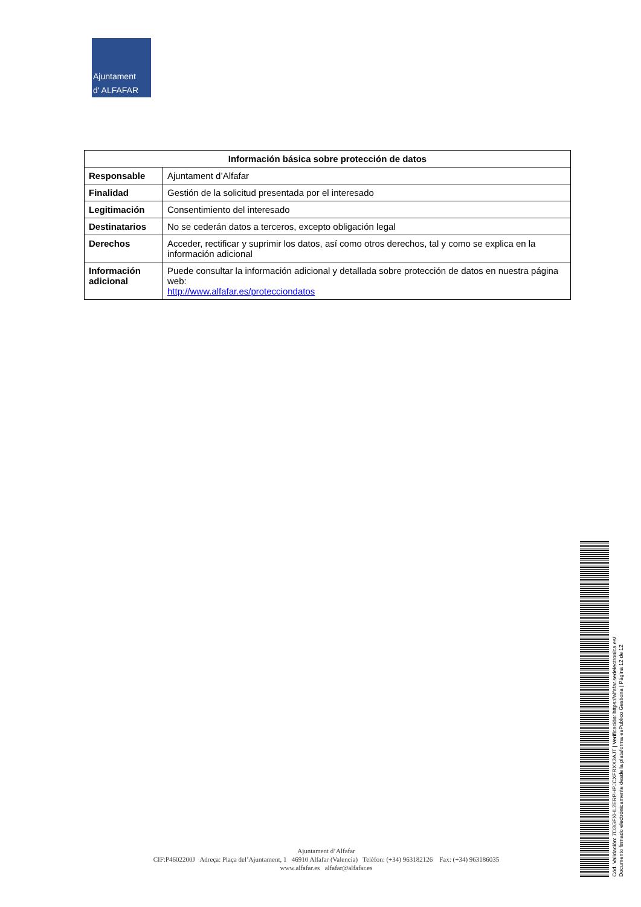Ajuntament
d' ALFAFAR
| Información básica sobre protección de datos | |
| --- | --- |
| Responsable | Ajuntament d’Alfafar |
| Finalidad | Gestión de la solicitud presentada por el interesado |
| Legitimación | Consentimiento del interesado |
| Destinatarios | No se cederán datos a terceros, excepto obligación legal |
| Derechos | Acceder, rectificar y suprimir los datos, así como otros derechos, tal y como se explica en la información adicional |
| Información adicional | Puede consultar la información adicional y detallada sobre protección de datos en nuestra página web: http://www.alfafar.es/protecciondatos |
Ajuntament d’Alfafar
CIF:P4602200J Adreça: Plaça del’Ajuntament, 1 46910 Alfafar (Valencia) Telèfon: (+34) 963182126 Fax: (+34) 963186035
www.alfafar.es alfafar@alfafar.es
Cód. Validación: 7D3GFXHL2ERPHPJCXFRXX3AJT | Verificación: https://alfafar.sedelectronica.es/
Documento firmado electrónicamente desde la plataforma esPublico Gestiona | Página 12 de 12